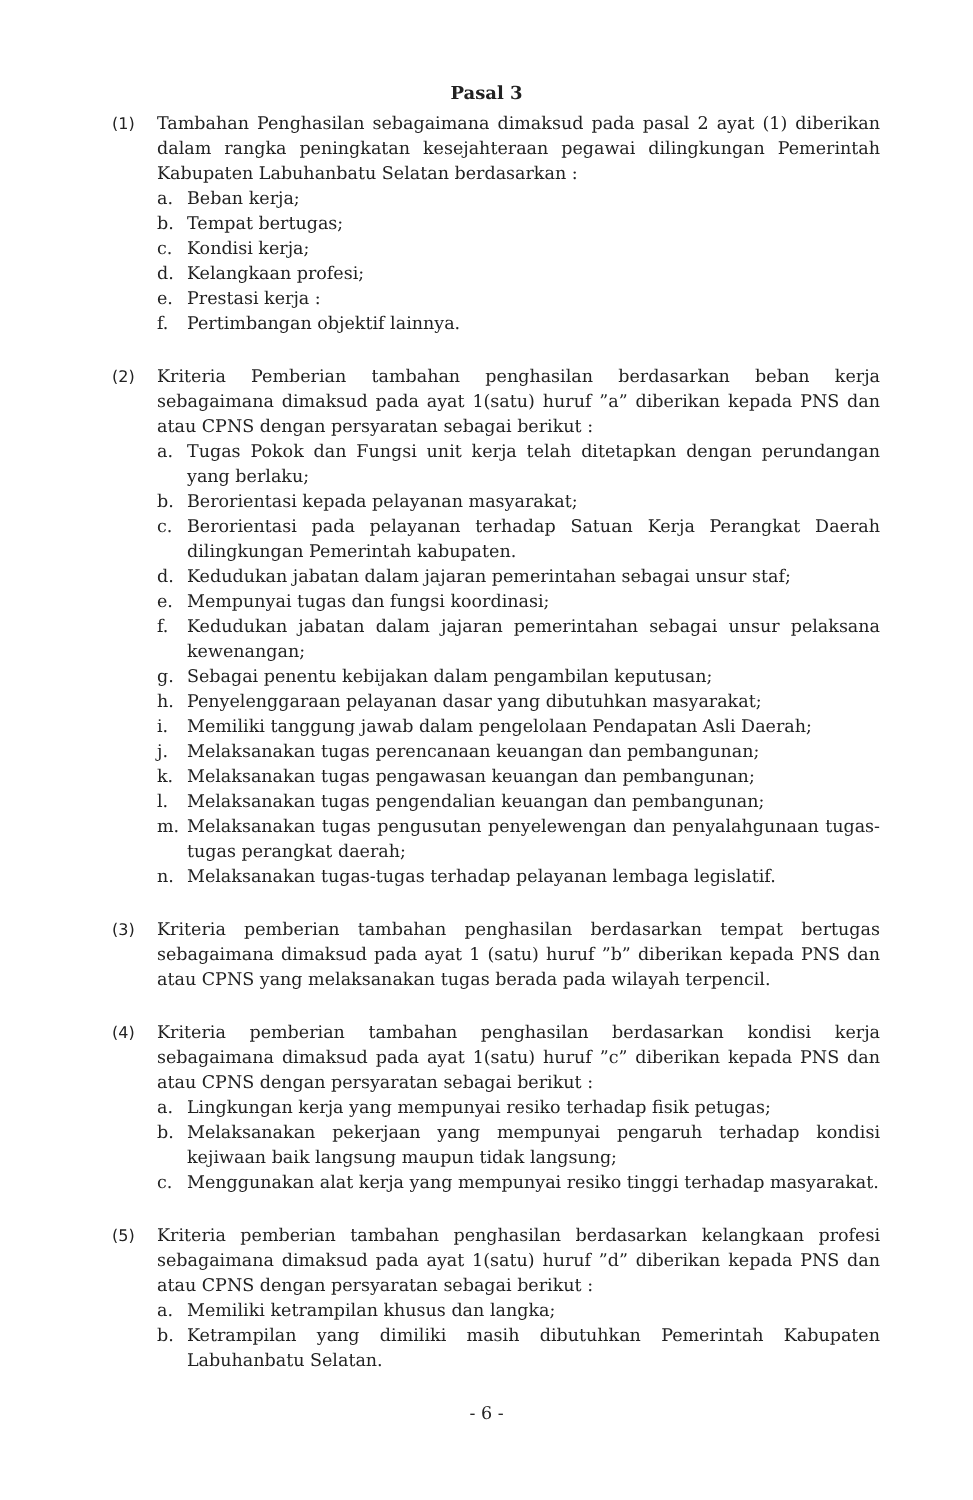Pasal 3
(1) Tambahan Penghasilan sebagaimana dimaksud pada pasal 2 ayat (1) diberikan dalam rangka peningkatan kesejahteraan pegawai dilingkungan Pemerintah Kabupaten Labuhanbatu Selatan berdasarkan :
a. Beban kerja;
b. Tempat bertugas;
c. Kondisi kerja;
d. Kelangkaan profesi;
e. Prestasi kerja :
f. Pertimbangan objektif lainnya.
(2) Kriteria Pemberian tambahan penghasilan berdasarkan beban kerja sebagaimana dimaksud pada ayat 1(satu) huruf ”a” diberikan kepada PNS dan atau CPNS dengan persyaratan sebagai berikut :
a. Tugas Pokok dan Fungsi unit kerja telah ditetapkan dengan perundangan yang berlaku;
b. Berorientasi kepada pelayanan masyarakat;
c. Berorientasi pada pelayanan terhadap Satuan Kerja Perangkat Daerah dilingkungan Pemerintah kabupaten.
d. Kedudukan jabatan dalam jajaran pemerintahan sebagai unsur staf;
e. Mempunyai tugas dan fungsi koordinasi;
f. Kedudukan jabatan dalam jajaran pemerintahan sebagai unsur pelaksana kewenangan;
g. Sebagai penentu kebijakan dalam pengambilan keputusan;
h. Penyelenggaraan pelayanan dasar yang dibutuhkan masyarakat;
i. Memiliki tanggung jawab dalam pengelolaan Pendapatan Asli Daerah;
j. Melaksanakan tugas perencanaan keuangan dan pembangunan;
k. Melaksanakan tugas pengawasan keuangan dan pembangunan;
l. Melaksanakan tugas pengendalian keuangan dan pembangunan;
m. Melaksanakan tugas pengusutan penyelewengan dan penyalahgunaan tugas-tugas perangkat daerah;
n. Melaksanakan tugas-tugas terhadap pelayanan lembaga legislatif.
(3) Kriteria pemberian tambahan penghasilan berdasarkan tempat bertugas sebagaimana dimaksud pada ayat 1 (satu) huruf ”b” diberikan kepada PNS dan atau CPNS yang melaksanakan tugas berada pada wilayah terpencil.
(4) Kriteria pemberian tambahan penghasilan berdasarkan kondisi kerja sebagaimana dimaksud pada ayat 1(satu) huruf ”c” diberikan kepada PNS dan atau CPNS dengan persyaratan sebagai berikut :
a. Lingkungan kerja yang mempunyai resiko terhadap fisik petugas;
b. Melaksanakan pekerjaan yang mempunyai pengaruh terhadap kondisi kejiwaan baik langsung maupun tidak langsung;
c. Menggunakan alat kerja yang mempunyai resiko tinggi terhadap masyarakat.
(5) Kriteria pemberian tambahan penghasilan berdasarkan kelangkaan profesi sebagaimana dimaksud pada ayat 1(satu) huruf ”d” diberikan kepada PNS dan atau CPNS dengan persyaratan sebagai berikut :
a. Memiliki ketrampilan khusus dan langka;
b. Ketrampilan yang dimiliki masih dibutuhkan Pemerintah Kabupaten Labuhanbatu Selatan.
- 6 -